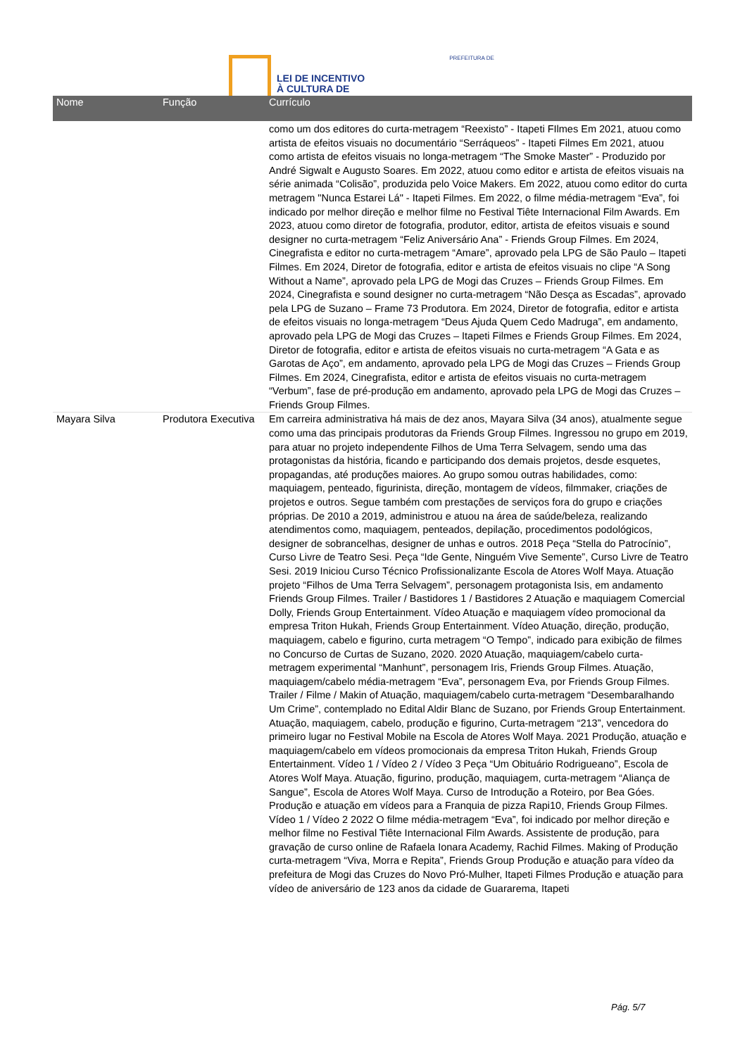LEI DE INCENTIVO
À CULTURA DE
PREFEITURA DE
| Nome | Função | Currículo |
| --- | --- | --- |
| | | como um dos editores do curta-metragem “Reexisto” - Itapeti FIlmes Em 2021, atuou como artista de efeitos visuais no documentário “Serráqueos” - Itapeti Filmes Em 2021, atuou como artista de efeitos visuais no longa-metragem “The Smoke Master” - Produzido por André Sigwalt e Augusto Soares. Em 2022, atuou como editor e artista de efeitos visuais na série animada “Colisão”, produzida pelo Voice Makers. Em 2022, atuou como editor do curta metragem "Nunca Estarei Lá" - Itapeti Filmes. Em 2022, o filme média-metragem “Eva”, foi indicado por melhor direção e melhor filme no Festival Tiête Internacional Film Awards. Em 2023, atuou como diretor de fotografia, produtor, editor, artista de efeitos visuais e sound designer no curta-metragem “Feliz Aniversário Ana” - Friends Group Filmes. Em 2024, Cinegrafista e editor no curta-metragem “Amare”, aprovado pela LPG de São Paulo – Itapeti Filmes. Em 2024, Diretor de fotografia, editor e artista de efeitos visuais no clipe “A Song Without a Name”, aprovado pela LPG de Mogi das Cruzes – Friends Group Filmes. Em 2024, Cinegrafista e sound designer no curta-metragem “Não Desça as Escadas”, aprovado pela LPG de Suzano – Frame 73 Produtora. Em 2024, Diretor de fotografia, editor e artista de efeitos visuais no longa-metragem “Deus Ajuda Quem Cedo Madruga”, em andamento, aprovado pela LPG de Mogi das Cruzes – Itapeti Filmes e Friends Group Filmes. Em 2024, Diretor de fotografia, editor e artista de efeitos visuais no curta-metragem “A Gata e as Garotas de Aço”, em andamento, aprovado pela LPG de Mogi das Cruzes – Friends Group Filmes. Em 2024, Cinegrafista, editor e artista de efeitos visuais no curta-metragem “Verbum”, fase de pré-produção em andamento, aprovado pela LPG de Mogi das Cruzes – Friends Group Filmes. |
| Mayara Silva | Produtora Executiva | Em carreira administrativa há mais de dez anos, Mayara Silva (34 anos), atualmente segue como uma das principais produtoras da Friends Group Filmes. Ingressou no grupo em 2019, para atuar no projeto independente Filhos de Uma Terra Selvagem, sendo uma das protagonistas da história, ficando e participando dos demais projetos, desde esquetes, propagandas, até produções maiores. Ao grupo somou outras habilidades, como: maquiagem, penteado, figurinista, direção, montagem de vídeos, filmmaker, criações de projetos e outros. Segue também com prestações de serviços fora do grupo e criações próprias. De 2010 a 2019, administrou e atuou na área de saúde/beleza, realizando atendimentos como, maquiagem, penteados, depilação, procedimentos podológicos, designer de sobrancelhas, designer de unhas e outros. 2018 Peça “Stella do Patrocínio”, Curso Livre de Teatro Sesi. Peça “Ide Gente, Ninguém Vive Semente”, Curso Livre de Teatro Sesi. 2019 Iniciou Curso Técnico Profissionalizante Escola de Atores Wolf Maya. Atuação projeto “Filhos de Uma Terra Selvagem”, personagem protagonista Isis, em andamento Friends Group Filmes. Trailer / Bastidores 1 / Bastidores 2 Atuação e maquiagem Comercial Dolly, Friends Group Entertainment. Vídeo Atuação e maquiagem vídeo promocional da empresa Triton Hukah, Friends Group Entertainment. Vídeo Atuação, direção, produção, maquiagem, cabelo e figurino, curta metragem “O Tempo”, indicado para exibição de filmes no Concurso de Curtas de Suzano, 2020. 2020 Atuação, maquiagem/cabelo curta-metragem experimental “Manhunt”, personagem Iris, Friends Group Filmes. Atuação, maquiagem/cabelo média-metragem “Eva”, personagem Eva, por Friends Group Filmes. Trailer / Filme / Makin of Atuação, maquiagem/cabelo curta-metragem “Desembaralhando Um Crime”, contemplado no Edital Aldir Blanc de Suzano, por Friends Group Entertainment. Atuação, maquiagem, cabelo, produção e figurino, Curta-metragem “213”, vencedora do primeiro lugar no Festival Mobile na Escola de Atores Wolf Maya. 2021 Produção, atuação e maquiagem/cabelo em vídeos promocionais da empresa Triton Hukah, Friends Group Entertainment. Vídeo 1 / Vídeo 2 / Vídeo 3 Peça “Um Obituário Rodrigueano”, Escola de Atores Wolf Maya. Atuação, figurino, produção, maquiagem, curta-metragem “Aliança de Sangue”, Escola de Atores Wolf Maya. Curso de Introdução a Roteiro, por Bea Góes. Produção e atuação em vídeos para a Franquia de pizza Rapi10, Friends Group Filmes. Vídeo 1 / Vídeo 2 2022 O filme média-metragem “Eva”, foi indicado por melhor direção e melhor filme no Festival Tiête Internacional Film Awards. Assistente de produção, para gravação de curso online de Rafaela Ionara Academy, Rachid Filmes. Making of Produção curta-metragem “Viva, Morra e Repita”, Friends Group Produção e atuação para vídeo da prefeitura de Mogi das Cruzes do Novo Pró-Mulher, Itapeti Filmes Produção e atuação para vídeo de aniversário de 123 anos da cidade de Guararema, Itapeti |
Pág. 5/7